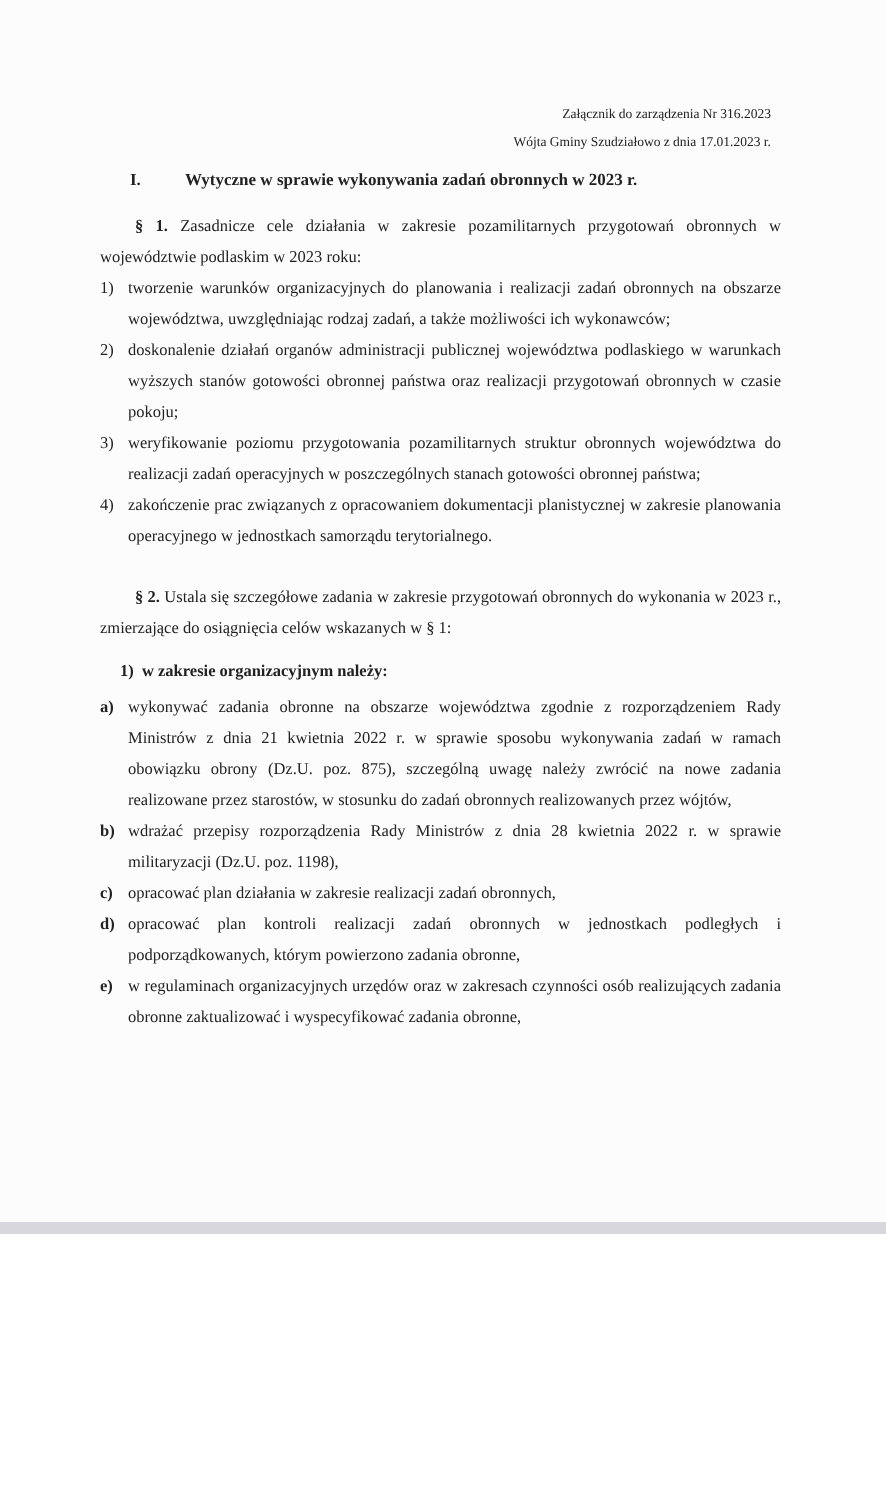Załącznik do zarządzenia Nr 316.2023
Wójta Gminy Szudziałowo z dnia 17.01.2023 r.
I. Wytyczne w sprawie wykonywania zadań obronnych w 2023 r.
§ 1. Zasadnicze cele działania w zakresie pozamilitarnych przygotowań obronnych w województwie podlaskim w 2023 roku:
1) tworzenie warunków organizacyjnych do planowania i realizacji zadań obronnych na obszarze województwa, uwzględniając rodzaj zadań, a także możliwości ich wykonawców;
2) doskonalenie działań organów administracji publicznej województwa podlaskiego w warunkach wyższych stanów gotowości obronnej państwa oraz realizacji przygotowań obronnych w czasie pokoju;
3) weryfikowanie poziomu przygotowania pozamilitarnych struktur obronnych województwa do realizacji zadań operacyjnych w poszczególnych stanach gotowości obronnej państwa;
4) zakończenie prac związanych z opracowaniem dokumentacji planistycznej w zakresie planowania operacyjnego w jednostkach samorządu terytorialnego.
§ 2. Ustala się szczegółowe zadania w zakresie przygotowań obronnych do wykonania w 2023 r., zmierzające do osiągnięcia celów wskazanych w § 1:
1) w zakresie organizacyjnym należy:
a) wykonywać zadania obronne na obszarze województwa zgodnie z rozporządzeniem Rady Ministrów z dnia 21 kwietnia 2022 r. w sprawie sposobu wykonywania zadań w ramach obowiązku obrony (Dz.U. poz. 875), szczególną uwagę należy zwrócić na nowe zadania realizowane przez starostów, w stosunku do zadań obronnych realizowanych przez wójtów,
b) wdrażać przepisy rozporządzenia Rady Ministrów z dnia 28 kwietnia 2022 r. w sprawie militaryzacji (Dz.U. poz. 1198),
c) opracować plan działania w zakresie realizacji zadań obronnych,
d) opracować plan kontroli realizacji zadań obronnych w jednostkach podległych i podporządkowanych, którym powierzono zadania obronne,
e) w regulaminach organizacyjnych urzędów oraz w zakresach czynności osób realizujących zadania obronne zaktualizować i wyspecyfikować zadania obronne,